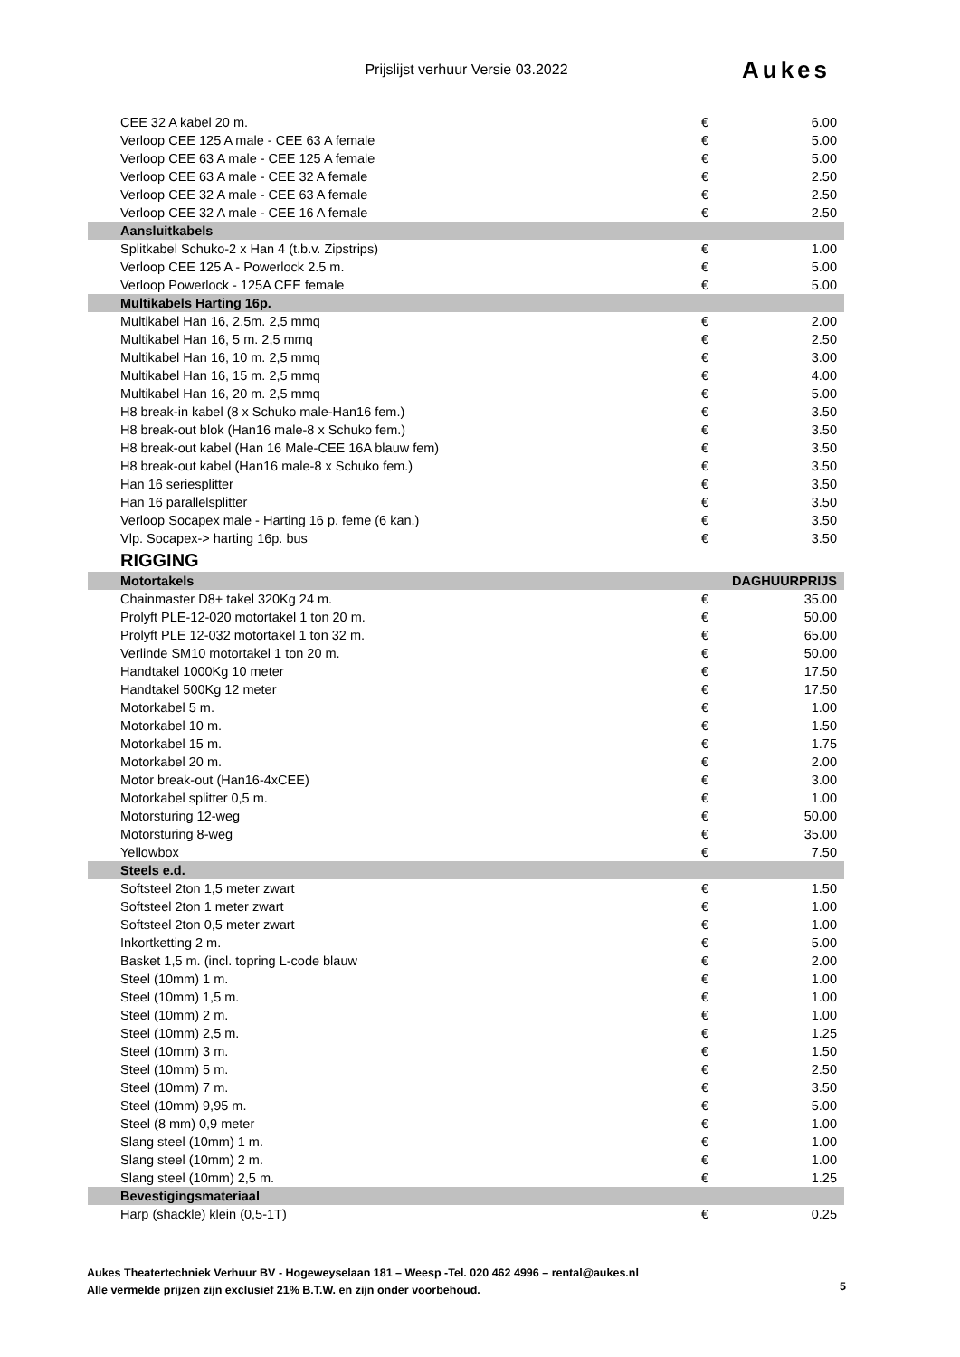Prijslijst verhuur Versie 03.2022 Aukes
| CEE 32 A kabel 20 m. | € | 6.00 |
| Verloop CEE 125 A male - CEE 63 A female | € | 5.00 |
| Verloop CEE 63 A male - CEE 125 A female | € | 5.00 |
| Verloop CEE 63 A male - CEE 32 A female | € | 2.50 |
| Verloop CEE 32 A male - CEE 63 A female | € | 2.50 |
| Verloop CEE 32 A male - CEE 16 A female | € | 2.50 |
| Aansluitkabels | | |
| Splitkabel Schuko-2 x Han 4 (t.b.v. Zipstrips) | € | 1.00 |
| Verloop CEE 125 A - Powerlock 2.5 m. | € | 5.00 |
| Verloop Powerlock - 125A CEE female | € | 5.00 |
| Multikabels Harting 16p. | | |
| Multikabel Han 16, 2,5m. 2,5 mmq | € | 2.00 |
| Multikabel Han 16, 5 m. 2,5 mmq | € | 2.50 |
| Multikabel Han 16, 10 m. 2,5 mmq | € | 3.00 |
| Multikabel Han 16, 15 m. 2,5 mmq | € | 4.00 |
| Multikabel Han 16, 20 m. 2,5 mmq | € | 5.00 |
| H8 break-in kabel (8 x Schuko male-Han16 fem.) | € | 3.50 |
| H8 break-out blok (Han16 male-8 x Schuko fem.) | € | 3.50 |
| H8 break-out kabel (Han 16 Male-CEE 16A blauw fem) | € | 3.50 |
| H8 break-out kabel (Han16 male-8 x Schuko fem.) | € | 3.50 |
| Han 16 seriesplitter | € | 3.50 |
| Han 16 parallelsplitter | € | 3.50 |
| Verloop Socapex male - Harting 16 p. feme (6 kan.) | € | 3.50 |
| Vlp. Socapex-> harting 16p. bus | € | 3.50 |
| RIGGING | | |
| Motortakels | DAGHUURPRIJS | |
| Chainmaster D8+ takel 320Kg 24 m. | € | 35.00 |
| Prolyft PLE-12-020 motortakel 1 ton 20 m. | € | 50.00 |
| Prolyft PLE 12-032 motortakel 1 ton 32 m. | € | 65.00 |
| Verlinde SM10 motortakel 1 ton 20 m. | € | 50.00 |
| Handtakel 1000Kg 10 meter | € | 17.50 |
| Handtakel 500Kg 12 meter | € | 17.50 |
| Motorkabel 5 m. | € | 1.00 |
| Motorkabel 10 m. | € | 1.50 |
| Motorkabel 15 m. | € | 1.75 |
| Motorkabel 20 m. | € | 2.00 |
| Motor break-out (Han16-4xCEE) | € | 3.00 |
| Motorkabel splitter 0,5 m. | € | 1.00 |
| Motorsturing 12-weg | € | 50.00 |
| Motorsturing 8-weg | € | 35.00 |
| Yellowbox | € | 7.50 |
| Steels e.d. | | |
| Softsteel 2ton 1,5 meter zwart | € | 1.50 |
| Softsteel 2ton 1 meter zwart | € | 1.00 |
| Softsteel 2ton 0,5 meter zwart | € | 1.00 |
| Inkortketting 2 m. | € | 5.00 |
| Basket 1,5 m. (incl. topring L-code blauw | € | 2.00 |
| Steel (10mm) 1 m. | € | 1.00 |
| Steel (10mm) 1,5 m. | € | 1.00 |
| Steel (10mm) 2 m. | € | 1.00 |
| Steel (10mm) 2,5 m. | € | 1.25 |
| Steel (10mm) 3 m. | € | 1.50 |
| Steel (10mm) 5 m. | € | 2.50 |
| Steel (10mm) 7 m. | € | 3.50 |
| Steel (10mm) 9,95 m. | € | 5.00 |
| Steel (8 mm) 0,9 meter | € | 1.00 |
| Slang steel (10mm) 1 m. | € | 1.00 |
| Slang steel (10mm) 2 m. | € | 1.00 |
| Slang steel (10mm) 2,5 m. | € | 1.25 |
| Bevestigingsmateriaal | | |
| Harp (shackle) klein (0,5-1T) | € | 0.25 |
Aukes Theatertechniek Verhuur BV - Hogeweyselaan 181 – Weesp -Tel. 020 462 4996 – rental@aukes.nl
Alle vermelde prijzen zijn exclusief 21% B.T.W. en zijn onder voorbehoud.
5